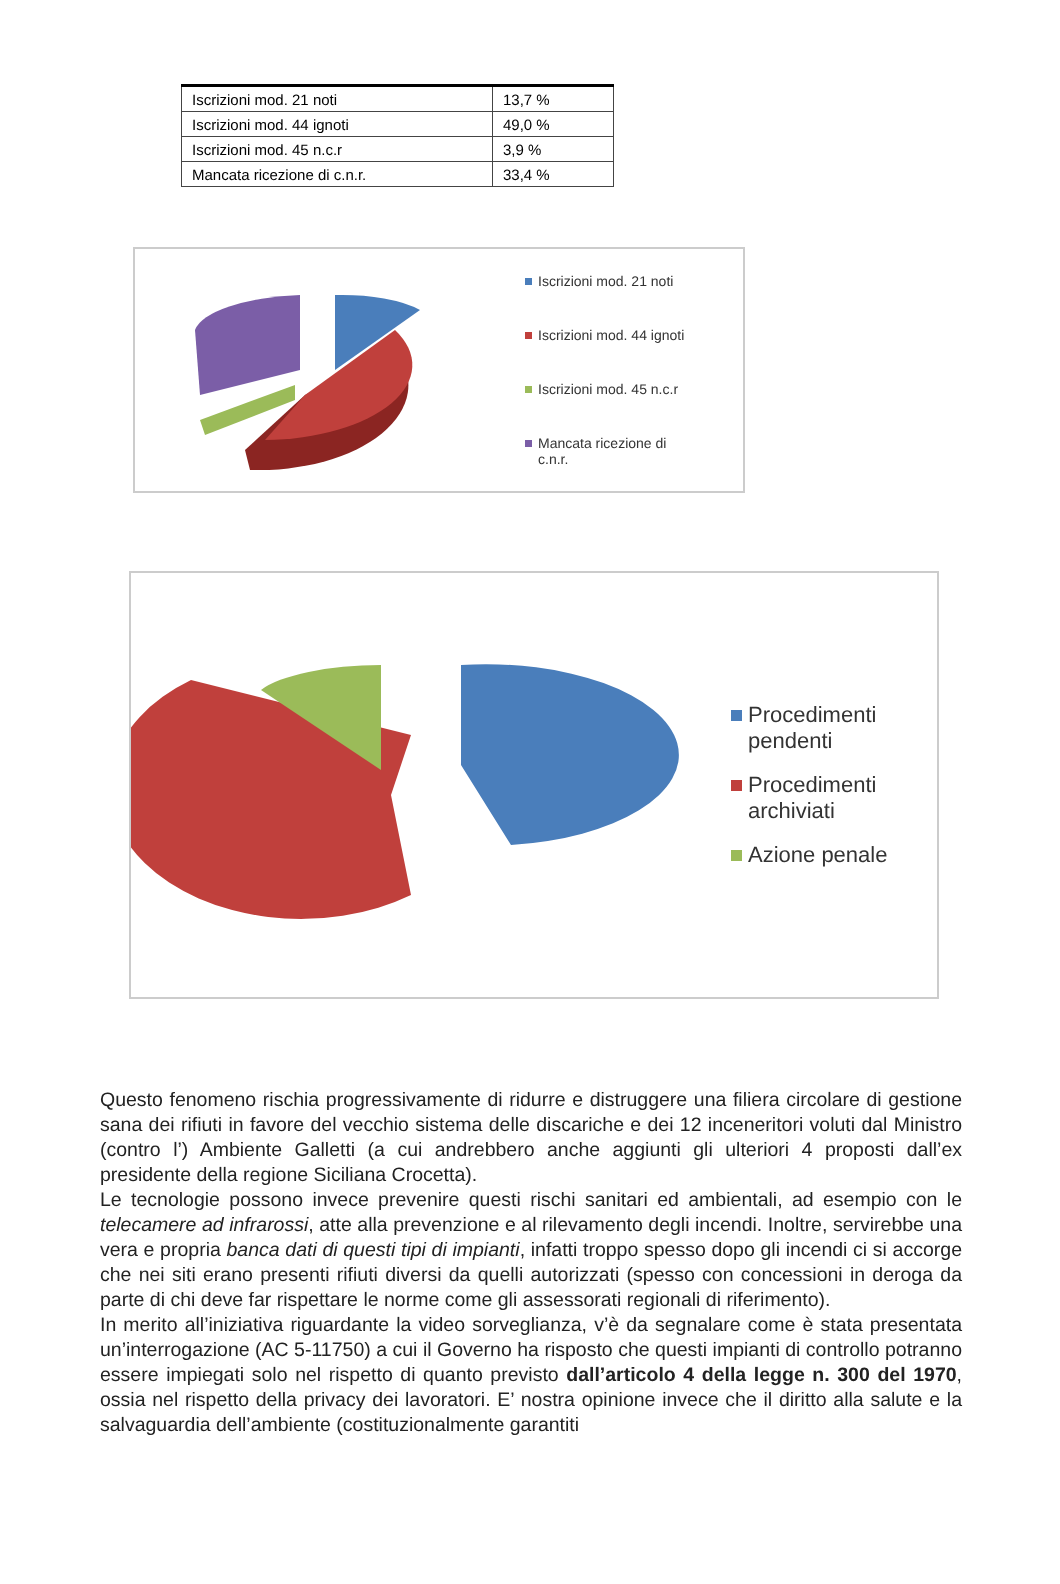| Iscrizioni mod. 21 noti | 13,7 % |
| Iscrizioni mod. 44 ignoti | 49,0 % |
| Iscrizioni mod. 45 n.c.r | 3,9 % |
| Mancata ricezione di c.n.r. | 33,4 % |
Iscrizioni mod. 21 noti
Iscrizioni mod. 44 ignoti
Iscrizioni mod. 45 n.c.r
Mancata ricezione di
c.n.r.
Procedimenti
pendenti
Procedimenti
archiviati
Azione penale
Questo fenomeno rischia progressivamente di ridurre e distruggere una filiera circolare di gestione sana dei rifiuti in favore del vecchio sistema delle discariche e dei 12 inceneritori voluti dal Ministro (contro l’) Ambiente Galletti (a cui andrebbero anche aggiunti gli ulteriori 4 proposti dall’ex presidente della regione Siciliana Crocetta).
Le tecnologie possono invece prevenire questi rischi sanitari ed ambientali, ad esempio con le telecamere ad infrarossi, atte alla prevenzione e al rilevamento degli incendi. Inoltre, servirebbe una vera e propria banca dati di questi tipi di impianti, infatti troppo spesso dopo gli incendi ci si accorge che nei siti erano presenti rifiuti diversi da quelli autorizzati (spesso con concessioni in deroga da parte di chi deve far rispettare le norme come gli assessorati regionali di riferimento).
In merito all’iniziativa riguardante la video sorveglianza, v’è da segnalare come è stata presentata un’interrogazione (AC 5-11750) a cui il Governo ha risposto che questi impianti di controllo potranno essere impiegati solo nel rispetto di quanto previsto dall’articolo 4 della legge n. 300 del 1970, ossia nel rispetto della privacy dei lavoratori. E’ nostra opinione invece che il diritto alla salute e la salvaguardia dell’ambiente (costituzionalmente garantiti